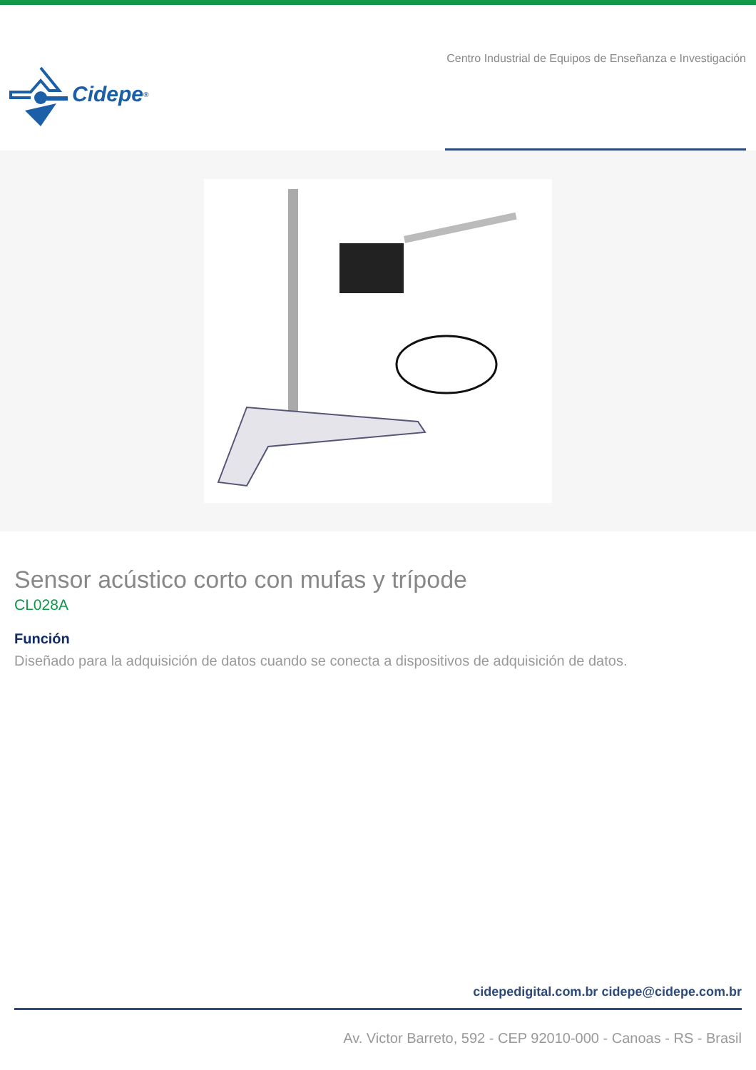Cidepe<sup>®</sup>
Centro Industrial de Equipos de Enseñanza e Investigación
Sensor acústico corto con mufas y trípode
CL028A
Función
Diseñado para la adquisición de datos cuando se conecta a dispositivos de adquisición de datos.
cidepedigital.com.br cidepe@cidepe.com.br
Av. Victor Barreto, 592 - CEP 92010-000 - Canoas - RS - Brasil